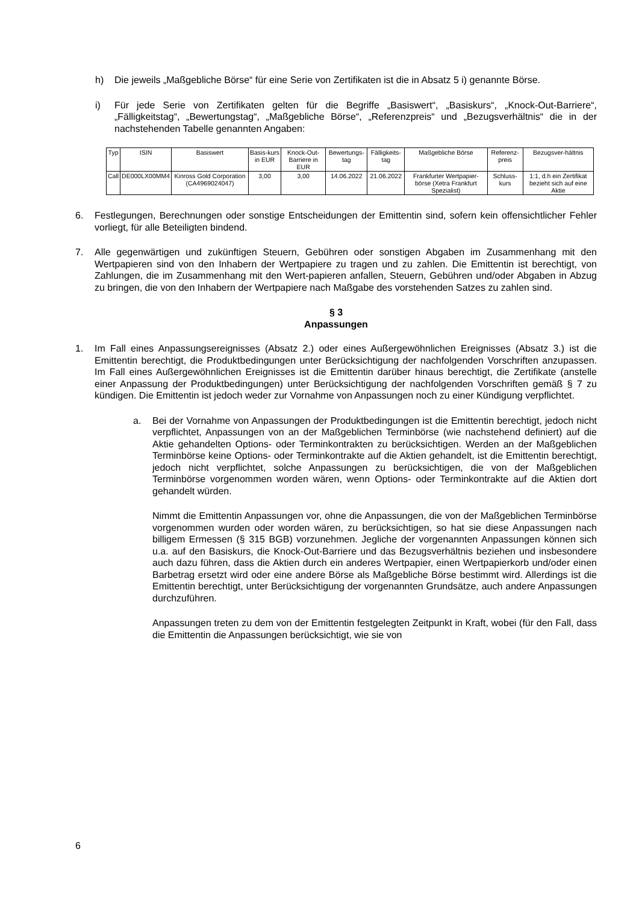h) Die jeweils „Maßgebliche Börse“ für eine Serie von Zertifikaten ist die in Absatz 5 i) genannte Börse.
i) Für jede Serie von Zertifikaten gelten für die Begriffe „Basiswert“, „Basiskurs“, „Knock-Out-Barriere“, „Fälligkeitstag“, „Bewertungstag“, „Maßgebliche Börse“, „Referenzpreis“ und „Bezugsverhältnis“ die in der nachstehenden Tabelle genannten Angaben:
| Typ | ISIN | Basiswert | Basis-kurs in EUR | Knock-Out-Barriere in EUR | Bewertungs-tag | Fälligkeits-tag | Maßgebliche Börse | Referenz-preis | Bezugsver-hältnis |
| Call | DE000LX00MM4 | Kinross Gold Corporation (CA4969024047) | 3,00 | 3,00 | 14.06.2022 | 21.06.2022 | Frankfurter Wertpapier-börse (Xetra Frankfurt Spezialist) | Schluss-kurs | 1:1, d.h ein Zertifikat bezieht sich auf eine Aktie |
6. Festlegungen, Berechnungen oder sonstige Entscheidungen der Emittentin sind, sofern kein offensichtlicher Fehler vorliegt, für alle Beteiligten bindend.
7. Alle gegenwärtigen und zukünftigen Steuern, Gebühren oder sonstigen Abgaben im Zusammenhang mit den Wertpapieren sind von den Inhabern der Wertpapiere zu tragen und zu zahlen. Die Emittentin ist berechtigt, von Zahlungen, die im Zusammenhang mit den Wert-papieren anfallen, Steuern, Gebühren und/oder Abgaben in Abzug zu bringen, die von den Inhabern der Wertpapiere nach Maßgabe des vorstehenden Satzes zu zahlen sind.
§ 3
Anpassungen
1. Im Fall eines Anpassungsereignisses (Absatz 2.) oder eines Außergewöhnlichen Ereignisses (Absatz 3.) ist die Emittentin berechtigt, die Produktbedingungen unter Berücksichtigung der nachfolgenden Vorschriften anzupassen. Im Fall eines Außergewöhnlichen Ereignisses ist die Emittentin darüber hinaus berechtigt, die Zertifikate (anstelle einer Anpassung der Produktbedingungen) unter Berücksichtigung der nachfolgenden Vorschriften gemäß § 7 zu kündigen. Die Emittentin ist jedoch weder zur Vornahme von Anpassungen noch zu einer Kündigung verpflichtet.
a. Bei der Vornahme von Anpassungen der Produktbedingungen ist die Emittentin berechtigt, jedoch nicht verpflichtet, Anpassungen von an der Maßgeblichen Terminbörse (wie nachstehend definiert) auf die Aktie gehandelten Options- oder Terminkontrakten zu berücksichtigen. Werden an der Maßgeblichen Terminbörse keine Options- oder Terminkontrakte auf die Aktien gehandelt, ist die Emittentin berechtigt, jedoch nicht verpflichtet, solche Anpassungen zu berücksichtigen, die von der Maßgeblichen Terminbörse vorgenommen worden wären, wenn Options- oder Terminkontrakte auf die Aktien dort gehandelt würden.
Nimmt die Emittentin Anpassungen vor, ohne die Anpassungen, die von der Maßgeblichen Terminbörse vorgenommen wurden oder worden wären, zu berücksichtigen, so hat sie diese Anpassungen nach billigem Ermessen (§ 315 BGB) vorzunehmen. Jegliche der vorgenannten Anpassungen können sich u.a. auf den Basiskurs, die Knock-Out-Barriere und das Bezugsverhältnis beziehen und insbesondere auch dazu führen, dass die Aktien durch ein anderes Wertpapier, einen Wertpapierkorb und/oder einen Barbetrag ersetzt wird oder eine andere Börse als Maßgebliche Börse bestimmt wird. Allerdings ist die Emittentin berechtigt, unter Berücksichtigung der vorgenannten Grundsätze, auch andere Anpassungen durchzuführen.
Anpassungen treten zu dem von der Emittentin festgelegten Zeitpunkt in Kraft, wobei (für den Fall, dass die Emittentin die Anpassungen berücksichtigt, wie sie von
6